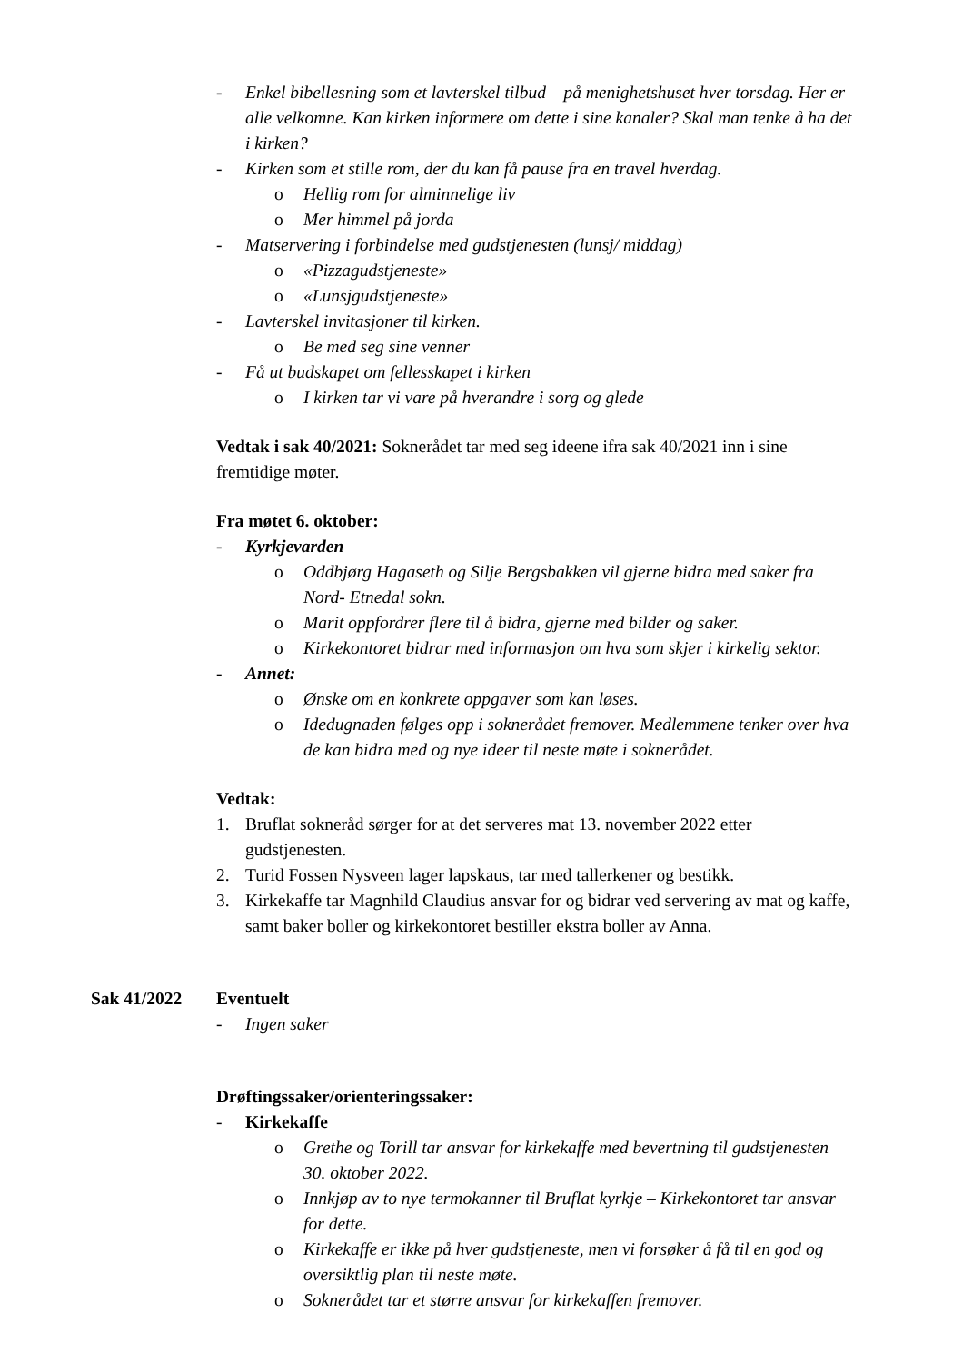- Enkel bibellesning som et lavterskel tilbud – på menighetshuset hver torsdag. Her er alle velkomne. Kan kirken informere om dette i sine kanaler? Skal man tenke å ha det i kirken?
- Kirken som et stille rom, der du kan få pause fra en travel hverdag.
o Hellig rom for alminnelige liv
o Mer himmel på jorda
- Matservering i forbindelse med gudstjenesten (lunsj/ middag)
o «Pizzagudstjeneste»
o «Lunsjgudstjeneste»
- Lavterskel invitasjoner til kirken.
o Be med seg sine venner
- Få ut budskapet om fellesskapet i kirken
o I kirken tar vi vare på hverandre i sorg og glede
Vedtak i sak 40/2021: Soknerådet tar med seg ideene ifra sak 40/2021 inn i sine fremtidige møter.
Fra møtet 6. oktober:
- Kyrkjevarden
o Oddbjørg Hagaseth og Silje Bergsbakken vil gjerne bidra med saker fra Nord- Etnedal sokn.
o Marit oppfordrer flere til å bidra, gjerne med bilder og saker.
o Kirkekontoret bidrar med informasjon om hva som skjer i kirkelig sektor.
- Annet:
o Ønske om en konkrete oppgaver som kan løses.
o Idedugnaden følges opp i soknerådet fremover. Medlemmene tenker over hva de kan bidra med og nye ideer til neste møte i soknerådet.
Vedtak:
1. Bruflat sokneråd sørger for at det serveres mat 13. november 2022 etter gudstjenesten.
2. Turid Fossen Nysveen lager lapskaus, tar med tallerkener og bestikk.
3. Kirkekaffe tar Magnhild Claudius ansvar for og bidrar ved servering av mat og kaffe, samt baker boller og kirkekontoret bestiller ekstra boller av Anna.
Sak 41/2022 Eventuelt
- Ingen saker
Drøftingssaker/orienteringssaker:
- Kirkekaffe
o Grethe og Torill tar ansvar for kirkekaffe med bevertning til gudstjenesten 30. oktober 2022.
o Innkjøp av to nye termokanner til Bruflat kyrkje – Kirkekontoret tar ansvar for dette.
o Kirkekaffe er ikke på hver gudstjeneste, men vi forsøker å få til en god og oversiktlig plan til neste møte.
o Soknerådet tar et større ansvar for kirkekaffen fremover.